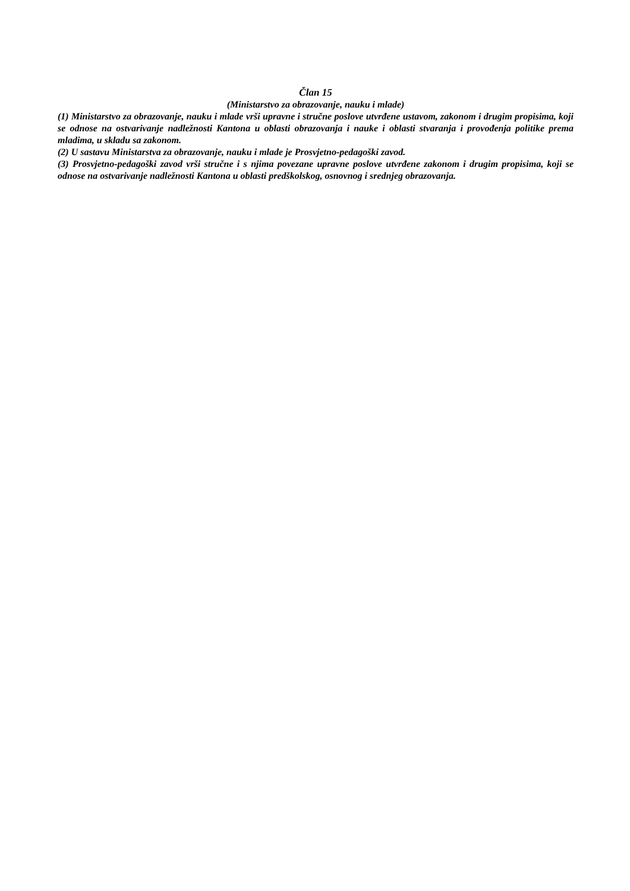Član 15
(Ministarstvo za obrazovanje, nauku i mlade)
(1) Ministarstvo za obrazovanje, nauku i mlade vrši upravne i stručne poslove utvrđene ustavom, zakonom i drugim propisima, koji se odnose na ostvarivanje nadležnosti Kantona u oblasti obrazovanja i nauke i oblasti stvaranja i provođenja politike prema mladima, u skladu sa zakonom.
(2) U sastavu Ministarstva za obrazovanje, nauku i mlade je Prosvjetno-pedagoški zavod.
(3) Prosvjetno-pedagoški zavod vrši stručne i s njima povezane upravne poslove utvrđene zakonom i drugim propisima, koji se odnose na ostvarivanje nadležnosti Kantona u oblasti predškolskog, osnovnog i srednjeg obrazovanja.